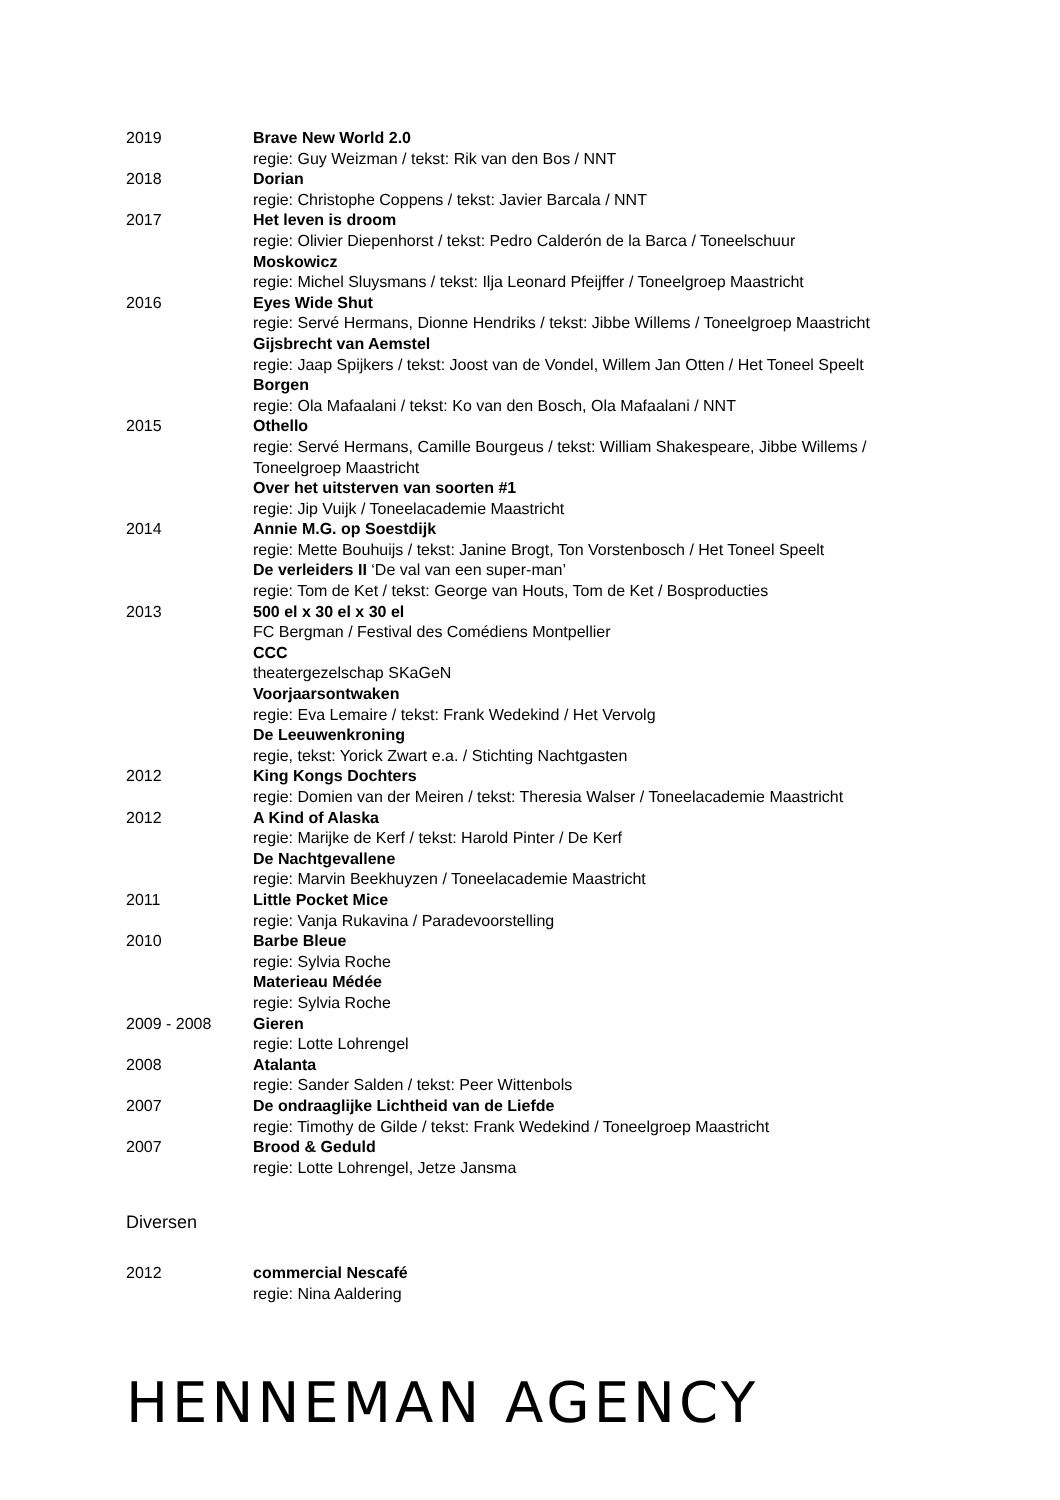2019 Brave New World 2.0
regie: Guy Weizman / tekst: Rik van den Bos / NNT
2018 Dorian
regie: Christophe Coppens / tekst: Javier Barcala / NNT
2017 Het leven is droom
regie: Olivier Diepenhorst / tekst: Pedro Calderón de la Barca / Toneelschuur
Moskowicz
regie: Michel Sluysmans / tekst: Ilja Leonard Pfeijffer / Toneelgroep Maastricht
2016 Eyes Wide Shut
regie: Servé Hermans, Dionne Hendriks / tekst: Jibbe Willems / Toneelgroep Maastricht
Gijsbrecht van Aemstel
regie: Jaap Spijkers / tekst: Joost van de Vondel, Willem Jan Otten / Het Toneel Speelt
Borgen
regie: Ola Mafaalani / tekst: Ko van den Bosch, Ola Mafaalani / NNT
2015 Othello
regie: Servé Hermans, Camille Bourgeus / tekst: William Shakespeare, Jibbe Willems / Toneelgroep Maastricht
Over het uitsterven van soorten #1
regie: Jip Vuijk / Toneelacademie Maastricht
2014 Annie M.G. op Soestdijk
regie: Mette Bouhuijs / tekst: Janine Brogt, Ton Vorstenbosch / Het Toneel Speelt
De verleiders II ‘De val van een super-man’
regie: Tom de Ket / tekst: George van Houts, Tom de Ket / Bosproducties
2013 500 el x 30 el x 30 el
FC Bergman / Festival des Comédiens Montpellier
CCC
theatergezelschap SKaGeN
Voorjaarsontwaken
regie: Eva Lemaire / tekst: Frank Wedekind / Het Vervolg
De Leeuwenkroning
regie, tekst: Yorick Zwart e.a. / Stichting Nachtgasten
2012 King Kongs Dochters
regie: Domien van der Meiren / tekst: Theresia Walser / Toneelacademie Maastricht
2012 A Kind of Alaska
regie: Marijke de Kerf / tekst: Harold Pinter / De Kerf
De Nachtgevallene
regie: Marvin Beekhuyzen / Toneelacademie Maastricht
2011 Little Pocket Mice
regie: Vanja Rukavina / Paradevoorstelling
2010 Barbe Bleue
regie: Sylvia Roche
Materieau Médée
regie: Sylvia Roche
2009 - 2008 Gieren
regie: Lotte Lohrengel
2008 Atalanta
regie: Sander Salden / tekst: Peer Wittenbols
2007 De ondraaglijke Lichtheid van de Liefde
regie: Timothy de Gilde / tekst: Frank Wedekind / Toneelgroep Maastricht
2007 Brood & Geduld
regie: Lotte Lohrengel, Jetze Jansma
Diversen
2012 commercial Nescafé
regie: Nina Aaldering
HENNEMAN AGENCY